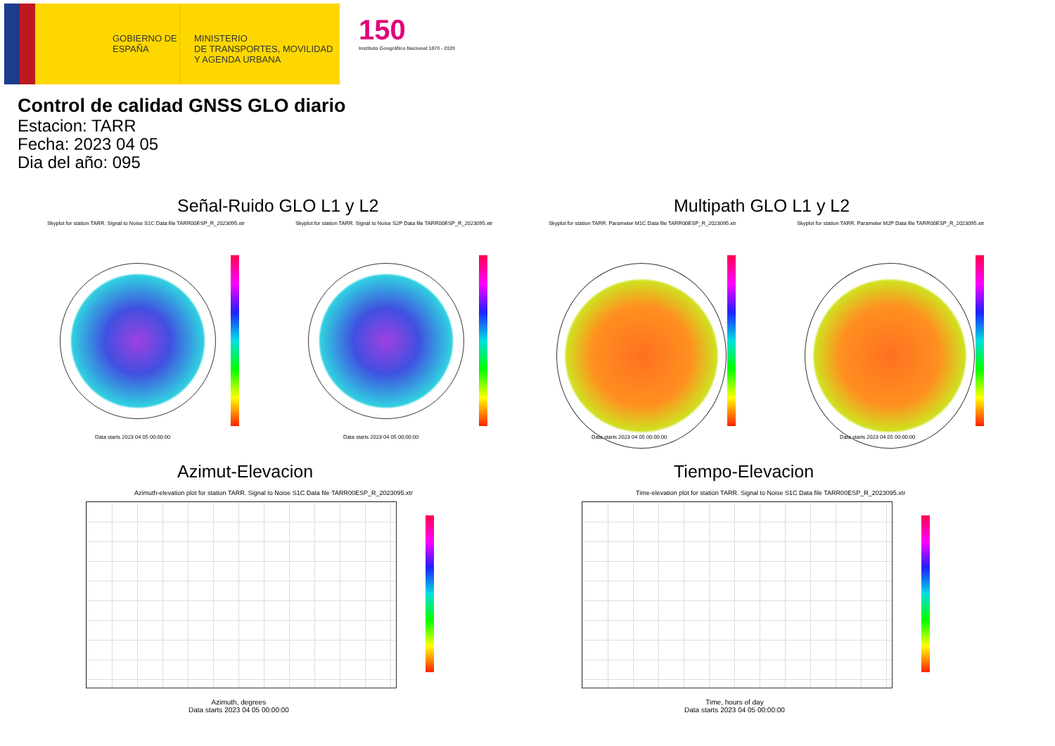GOBIERNO DE ESPAÑA
MINISTERIO
DE TRANSPORTES, MOVILIDAD
Y AGENDA URBANA
150
Instituto Geográfico Nacional 1870 - 2020
Control de calidad GNSS GLO diario
Estacion: TARR
Fecha: 2023 04 05
Dia del año: 095
Señal-Ruido GLO L1 y L2 Multipath GLO L1 y L2
Skyplot for station TARR. Signal to Noise S1C Data file TARR00ESP_R_2023095.xtr Skyplot for station TARR. Signal to Noise S2P Data file TARR00ESP_R_2023095.xtr Skyplot for station TARR. Parameter M1C Data file TARR00ESP_R_2023095.xtr Skyplot for station TARR. Parameter M2P Data file TARR00ESP_R_2023095.xtr
Data starts 2023 04 05 00:00:00 Data starts 2023 04 05 00:00:00 Data starts 2023 04 05 00:00:00 Data starts 2023 04 05 00:00:00
Azimut-Elevacion Tiempo-Elevacion
Azimuth-elevation plot for station TARR. Signal to Noise S1C Data file TARR00ESP_R_2023095.xtr Time-elevation plot for station TARR. Signal to Noise S1C Data file TARR00ESP_R_2023095.xtr
Azimuth, degrees
Data starts 2023 04 05 00:00:00
Time, hours of day
Data starts 2023 04 05 00:00:00